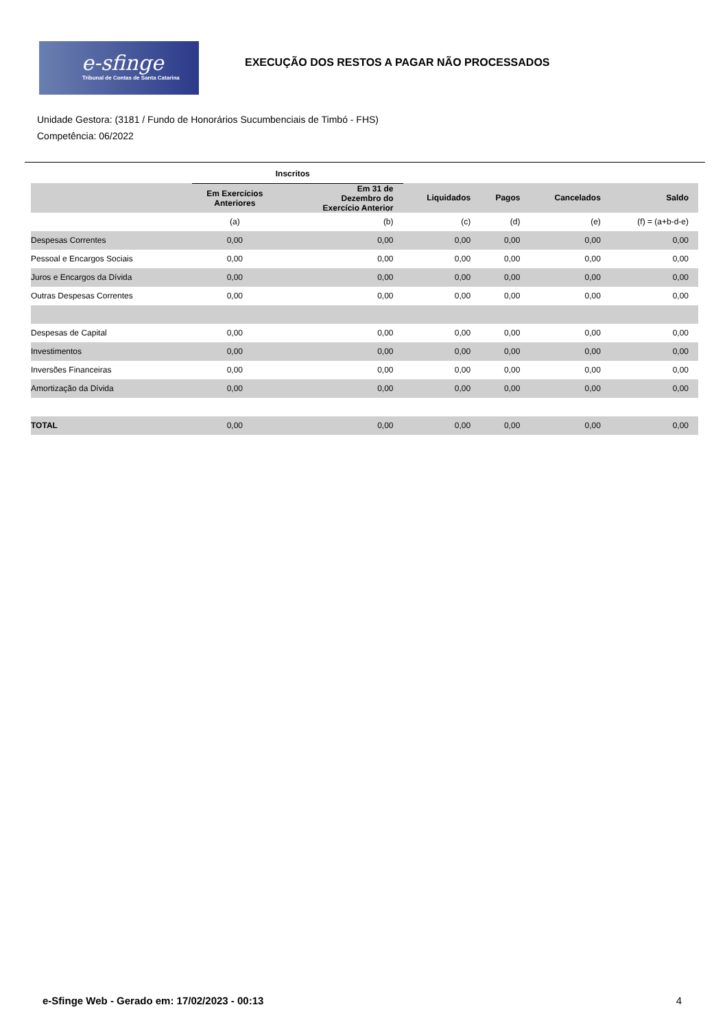e-sfinge
Tribunal de Contas de Santa Catarina
EXECUÇÃO DOS RESTOS A PAGAR NÃO PROCESSADOS
Unidade Gestora: (3181 / Fundo de Honorários Sucumbenciais de Timbó - FHS)
Competência: 06/2022
| | Inscritos | | | | | |
| --- | --- | --- | --- | --- | --- | --- |
| | Em Exercícios Anteriores | Em 31 de Dezembro do Exercício Anterior | Liquidados | Pagos | Cancelados | Saldo |
| | (a) | (b) | (c) | (d) | (e) | (f) = (a+b-d-e) |
| Despesas Correntes | 0,00 | 0,00 | 0,00 | 0,00 | 0,00 | 0,00 |
| Pessoal e Encargos Sociais | 0,00 | 0,00 | 0,00 | 0,00 | 0,00 | 0,00 |
| Juros e Encargos da Dívida | 0,00 | 0,00 | 0,00 | 0,00 | 0,00 | 0,00 |
| Outras Despesas Correntes | 0,00 | 0,00 | 0,00 | 0,00 | 0,00 | 0,00 |
| Despesas de Capital | 0,00 | 0,00 | 0,00 | 0,00 | 0,00 | 0,00 |
| Investimentos | 0,00 | 0,00 | 0,00 | 0,00 | 0,00 | 0,00 |
| Inversões Financeiras | 0,00 | 0,00 | 0,00 | 0,00 | 0,00 | 0,00 |
| Amortização da Dívida | 0,00 | 0,00 | 0,00 | 0,00 | 0,00 | 0,00 |
| TOTAL | 0,00 | 0,00 | 0,00 | 0,00 | 0,00 | 0,00 |
e-Sfinge Web - Gerado em: 17/02/2023 - 00:13 4